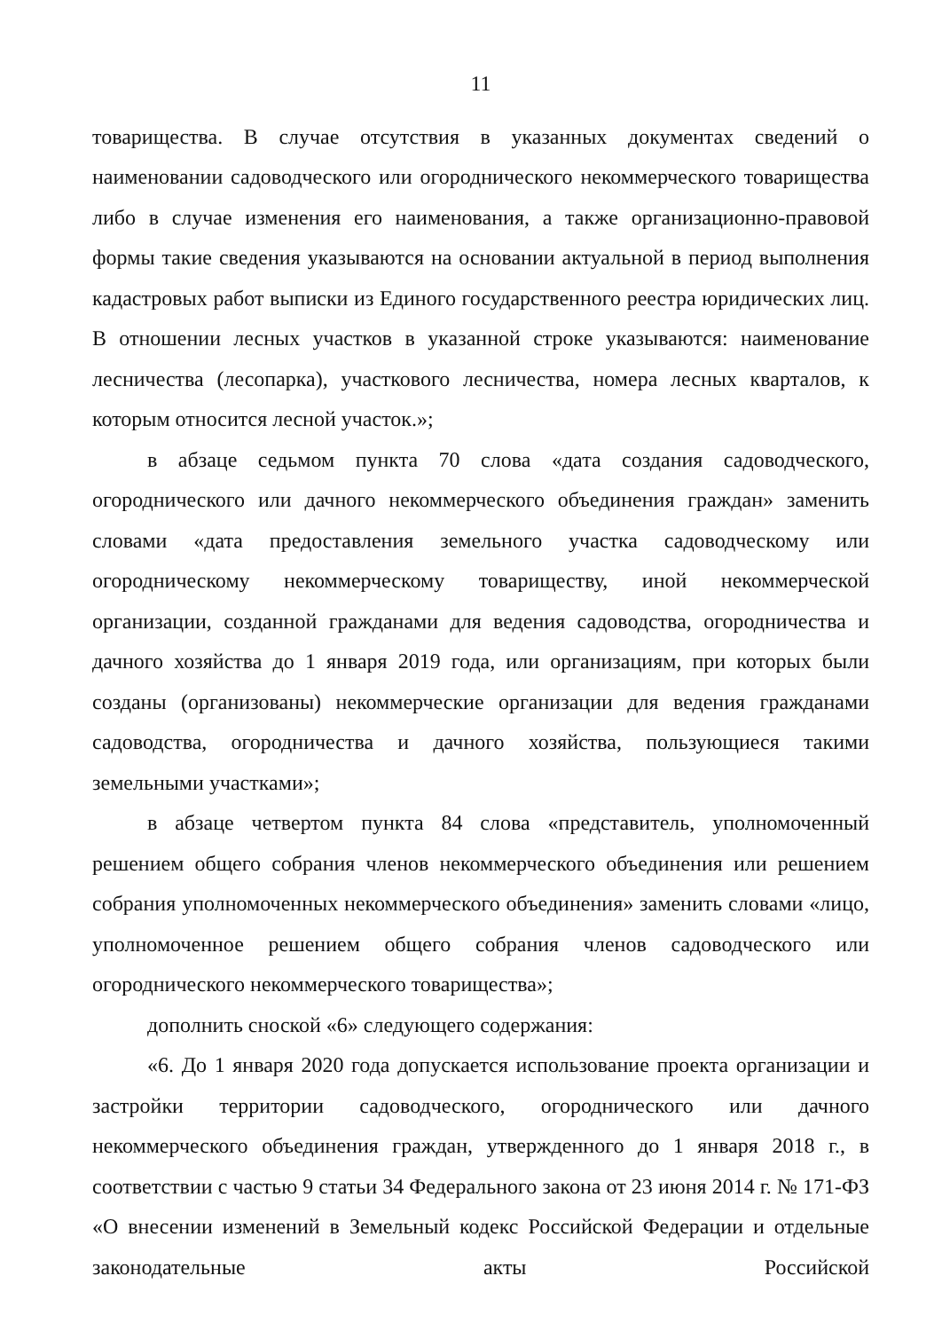11
товарищества. В случае отсутствия в указанных документах сведений о наименовании садоводческого или огороднического некоммерческого товарищества либо в случае изменения его наименования, а также организационно-правовой формы такие сведения указываются на основании актуальной в период выполнения кадастровых работ выписки из Единого государственного реестра юридических лиц. В отношении лесных участков в указанной строке указываются: наименование лесничества (лесопарка), участкового лесничества, номера лесных кварталов, к которым относится лесной участок.»;
в абзаце седьмом пункта 70 слова «дата создания садоводческого, огороднического или дачного некоммерческого объединения граждан» заменить словами «дата предоставления земельного участка садоводческому или огородническому некоммерческому товариществу, иной некоммерческой организации, созданной гражданами для ведения садоводства, огородничества и дачного хозяйства до 1 января 2019 года, или организациям, при которых были созданы (организованы) некоммерческие организации для ведения гражданами садоводства, огородничества и дачного хозяйства, пользующиеся такими земельными участками»;
в абзаце четвертом пункта 84 слова «представитель, уполномоченный решением общего собрания членов некоммерческого объединения или решением собрания уполномоченных некоммерческого объединения» заменить словами «лицо, уполномоченное решением общего собрания членов садоводческого или огороднического некоммерческого товарищества»;
дополнить сноской «6» следующего содержания:
«6. До 1 января 2020 года допускается использование проекта организации и застройки территории садоводческого, огороднического или дачного некоммерческого объединения граждан, утвержденного до 1 января 2018 г., в соответствии с частью 9 статьи 34 Федерального закона от 23 июня 2014 г. № 171-ФЗ «О внесении изменений в Земельный кодекс Российской Федерации и отдельные законодательные акты Российской